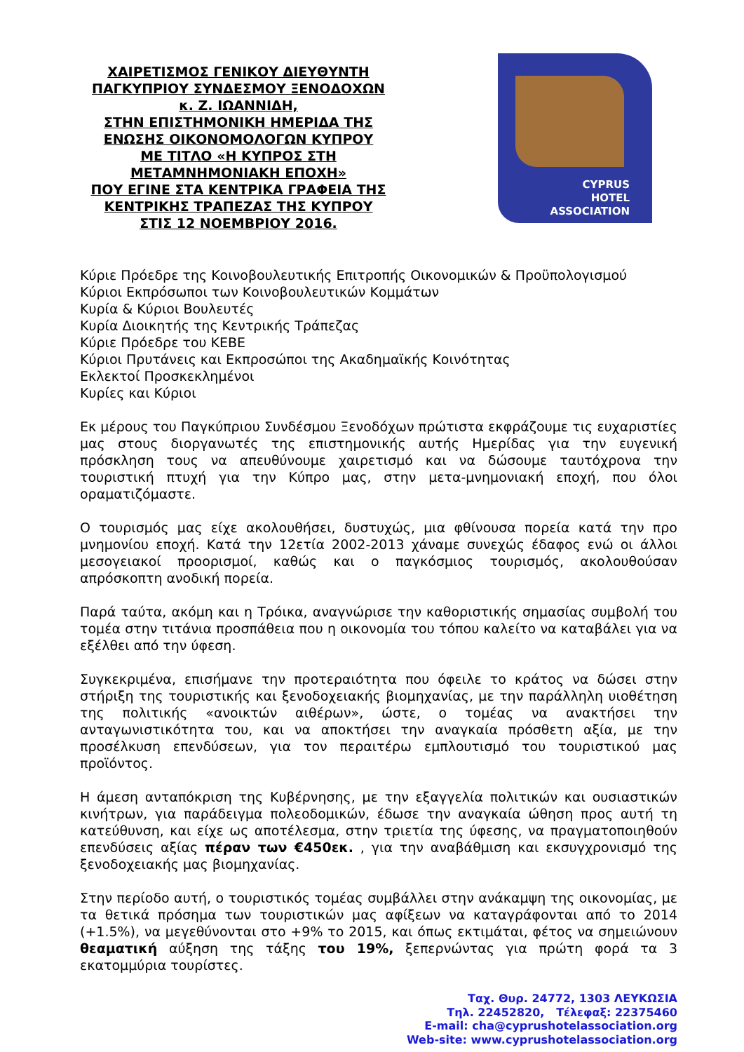ΧΑΙΡΕΤΙΣΜΟΣ ΓΕΝΙΚΟΥ ΔΙΕΥΘΥΝΤΗ
ΠΑΓΚΥΠΡΙΟΥ ΣΥΝΔΕΣΜΟΥ ΞΕΝΟΔΟΧΩΝ
κ. Ζ. ΙΩΑΝΝΙΔΗ,
ΣΤΗΝ ΕΠΙΣΤΗΜΟΝΙΚΗ ΗΜΕΡΙΔΑ ΤΗΣ
ΕΝΩΣΗΣ ΟΙΚΟΝΟΜΟΛΟΓΩΝ ΚΥΠΡΟΥ
ΜΕ ΤΙΤΛΟ «Η ΚΥΠΡΟΣ ΣΤΗ
ΜΕΤΑΜΝΗΜΟΝΙΑΚΗ ΕΠΟΧΗ»
ΠΟΥ ΕΓΙΝΕ ΣΤΑ ΚΕΝΤΡΙΚΑ ΓΡΑΦΕΙΑ ΤΗΣ
ΚΕΝΤΡΙΚΗΣ ΤΡΑΠΕΖΑΣ ΤΗΣ ΚΥΠΡΟΥ
ΣΤΙΣ 12 ΝΟΕΜΒΡΙΟΥ 2016.
CYPRUS
HOTEL
ASSOCIATION
Κύριε Πρόεδρε της Κοινοβουλευτικής Επιτροπής Οικονομικών & Προϋπολογισμού
Κύριοι Εκπρόσωποι των Κοινοβουλευτικών Κομμάτων
Κυρία & Κύριοι Βουλευτές
Κυρία Διοικητής της Κεντρικής Τράπεζας
Κύριε Πρόεδρε του ΚΕΒΕ
Κύριοι Πρυτάνεις και Εκπροσώποι της Ακαδημαϊκής Κοινότητας
Εκλεκτοί Προσκεκλημένοι
Κυρίες και Κύριοι
Εκ μέρους του Παγκύπριου Συνδέσμου Ξενοδόχων πρώτιστα εκφράζουμε τις ευχαριστίες μας στους διοργανωτές της επιστημονικής αυτής Ημερίδας για την ευγενική πρόσκληση τους να απευθύνουμε χαιρετισμό και να δώσουμε ταυτόχρονα την τουριστική πτυχή για την Κύπρο μας, στην μετα-μνημονιακή εποχή, που όλοι οραματιζόμαστε.
Ο τουρισμός μας είχε ακολουθήσει, δυστυχώς, μια φθίνουσα πορεία κατά την προ μνημονίου εποχή. Κατά την 12ετία 2002-2013 χάναμε συνεχώς έδαφος ενώ οι άλλοι μεσογειακοί προορισμοί, καθώς και ο παγκόσμιος τουρισμός, ακολουθούσαν απρόσκοπτη ανοδική πορεία.
Παρά ταύτα, ακόμη και η Τρόικα, αναγνώρισε την καθοριστικής σημασίας συμβολή του τομέα στην τιτάνια προσπάθεια που η οικονομία του τόπου καλείτο να καταβάλει για να εξέλθει από την ύφεση.
Συγκεκριμένα, επισήμανε την προτεραιότητα που όφειλε το κράτος να δώσει στην στήριξη της τουριστικής και ξενοδοχειακής βιομηχανίας, με την παράλληλη υιοθέτηση της πολιτικής «ανοικτών αιθέρων», ώστε, ο τομέας να ανακτήσει την ανταγωνιστικότητα του, και να αποκτήσει την αναγκαία πρόσθετη αξία, με την προσέλκυση επενδύσεων, για τον περαιτέρω εμπλουτισμό του τουριστικού μας προϊόντος.
Η άμεση ανταπόκριση της Κυβέρνησης, με την εξαγγελία πολιτικών και ουσιαστικών κινήτρων, για παράδειγμα πολεοδομικών, έδωσε την αναγκαία ώθηση προς αυτή τη κατεύθυνση, και είχε ως αποτέλεσμα, στην τριετία της ύφεσης, να πραγματοποιηθούν επενδύσεις αξίας πέραν των €450εκ. , για την αναβάθμιση και εκσυγχρονισμό της ξενοδοχειακής μας βιομηχανίας.
Στην περίοδο αυτή, ο τουριστικός τομέας συμβάλλει στην ανάκαμψη της οικονομίας, με τα θετικά πρόσημα των τουριστικών μας αφίξεων να καταγράφονται από το 2014 (+1.5%), να μεγεθύνονται στο +9% το 2015, και όπως εκτιμάται, φέτος να σημειώνουν θεαματική αύξηση της τάξης του 19%, ξεπερνώντας για πρώτη φορά τα 3 εκατομμύρια τουρίστες.
Ταχ. Θυρ. 24772, 1303 ΛΕΥΚΩΣΙΑ
Τηλ. 22452820, Τέλεφαξ: 22375460
E-mail: cha@cyprushotelassociation.org
Web-site: www.cyprushotelassociation.org